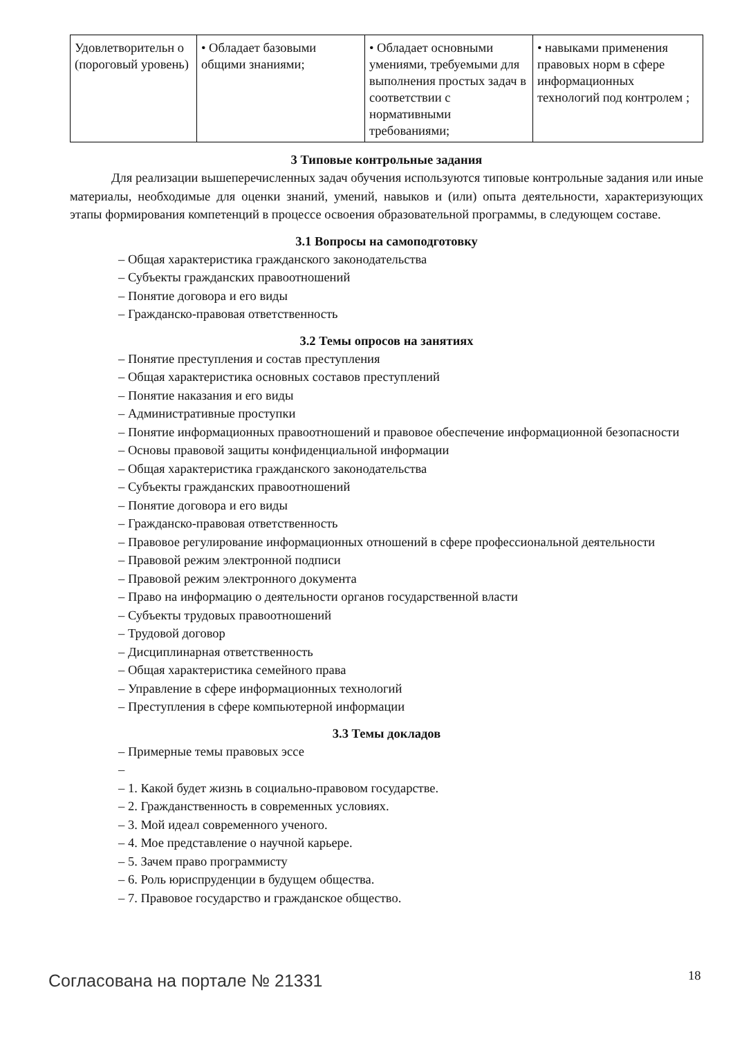| Удовлетворительн о (пороговый уровень) | • Обладает базовыми общими знаниями; | • Обладает основными умениями, требуемыми для выполнения простых задач в соответствии с нормативными требованиями; | • навыками применения правовых норм в сфере информационных технологий под контролем ; |
3 Типовые контрольные задания
Для реализации вышеперечисленных задач обучения используются типовые контрольные задания или иные материалы, необходимые для оценки знаний, умений, навыков и (или) опыта деятельности, характеризующих этапы формирования компетенций в процессе освоения образовательной программы, в следующем составе.
3.1 Вопросы на самоподготовку
– Общая характеристика гражданского законодательства
– Субъекты гражданских правоотношений
– Понятие договора и его виды
– Гражданско-правовая ответственность
3.2 Темы опросов на занятиях
– Понятие преступления и состав преступления
– Общая характеристика основных составов преступлений
– Понятие наказания и его виды
– Административные проступки
– Понятие информационных правоотношений и правовое обеспечение информационной безопасности
– Основы правовой защиты конфиденциальной информации
– Общая характеристика гражданского законодательства
– Субъекты гражданских правоотношений
– Понятие договора и его виды
– Гражданско-правовая ответственность
– Правовое регулирование информационных отношений в сфере профессиональной деятельности
– Правовой режим электронной подписи
– Правовой режим электронного документа
– Право на информацию о деятельности органов государственной власти
– Субъекты трудовых правоотношений
– Трудовой договор
– Дисциплинарная ответственность
– Общая характеристика семейного права
– Управление в сфере информационных технологий
– Преступления в сфере компьютерной информации
3.3 Темы докладов
– Примерные темы правовых эссе
–
– 1. Какой будет жизнь в социально-правовом государстве.
– 2. Гражданственность в современных условиях.
– 3. Мой идеал современного ученого.
– 4. Мое представление о научной карьере.
– 5. Зачем право программисту
– 6. Роль юриспруденции в будущем общества.
– 7. Правовое государство и гражданское общество.
Согласована на портале № 21331 18